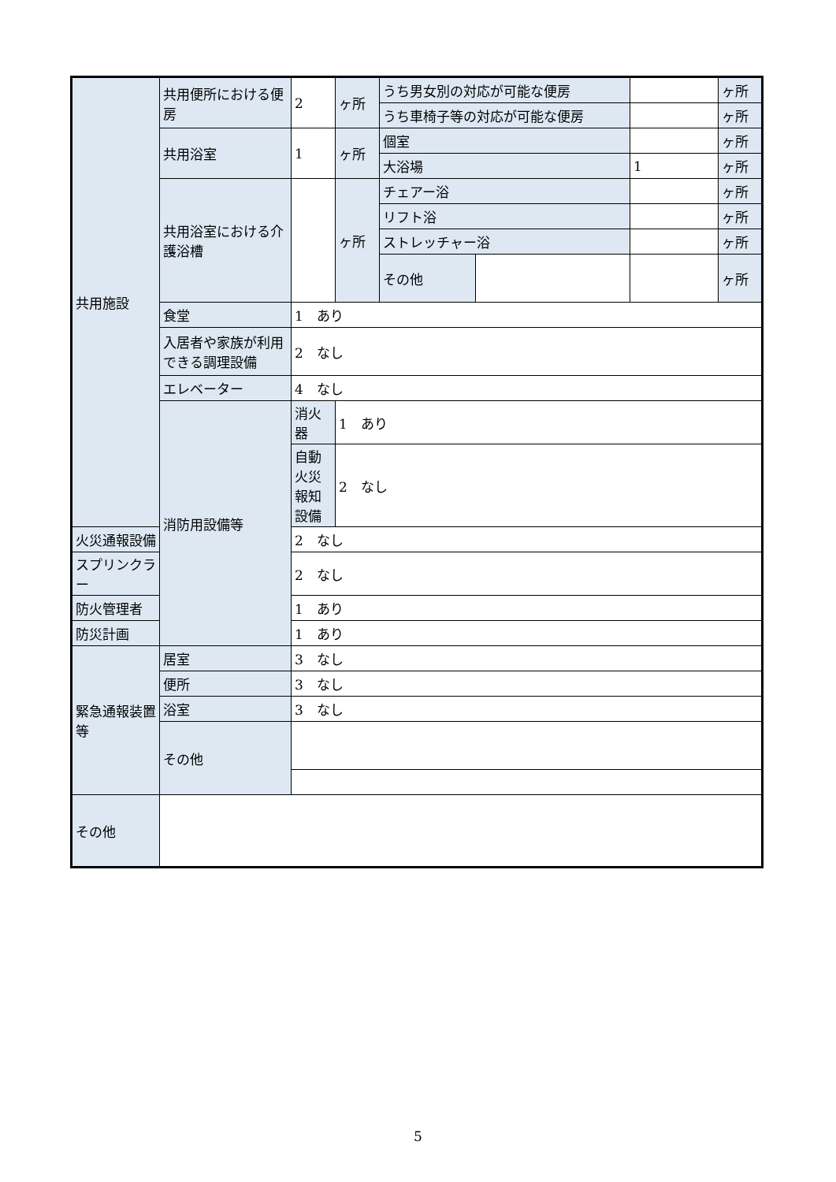| 共用施設 | 共用便所における便房 | 2 | ヶ所 | うち男女別の対応が可能な便房 | | | ヶ所 |
| | | | | うち車椅子等の対応が可能な便房 | | | ヶ所 |
| | 共用浴室 | 1 | ヶ所 | 個室 | | | ヶ所 |
| | | | | 大浴場 | | 1 | ヶ所 |
| | 共用浴室における介護浴槽 | | ヶ所 | チェアー浴 | | | ヶ所 |
| | | | | リフト浴 | | | ヶ所 |
| | | | | ストレッチャー浴 | | | ヶ所 |
| | | | | その他 | | | ヶ所 |
| | 食堂 | 1 あり | | | | | |
| | 入居者や家族が利用できる調理設備 | 2 なし | | | | | |
| | エレベーター | 4 なし | | | | | |
| | 消防用設備等 | 消火器 | 1 あり | | | | |
| | | 自動火災報知設備 | 2 なし | | | | |
| 火災通報設備 | | 2 なし | | | | | |
| スプリンクラー | | 2 なし | | | | | |
| 防火管理者 | | 1 あり | | | | | |
| 防災計画 | | 1 あり | | | | | |
| 緊急通報装置等 | 居室 | 3 なし | | | | | |
| | 便所 | 3 なし | | | | | |
| | 浴室 | 3 なし | | | | | |
| | その他 | | | | | | |
| その他 | | | | | | | |
5